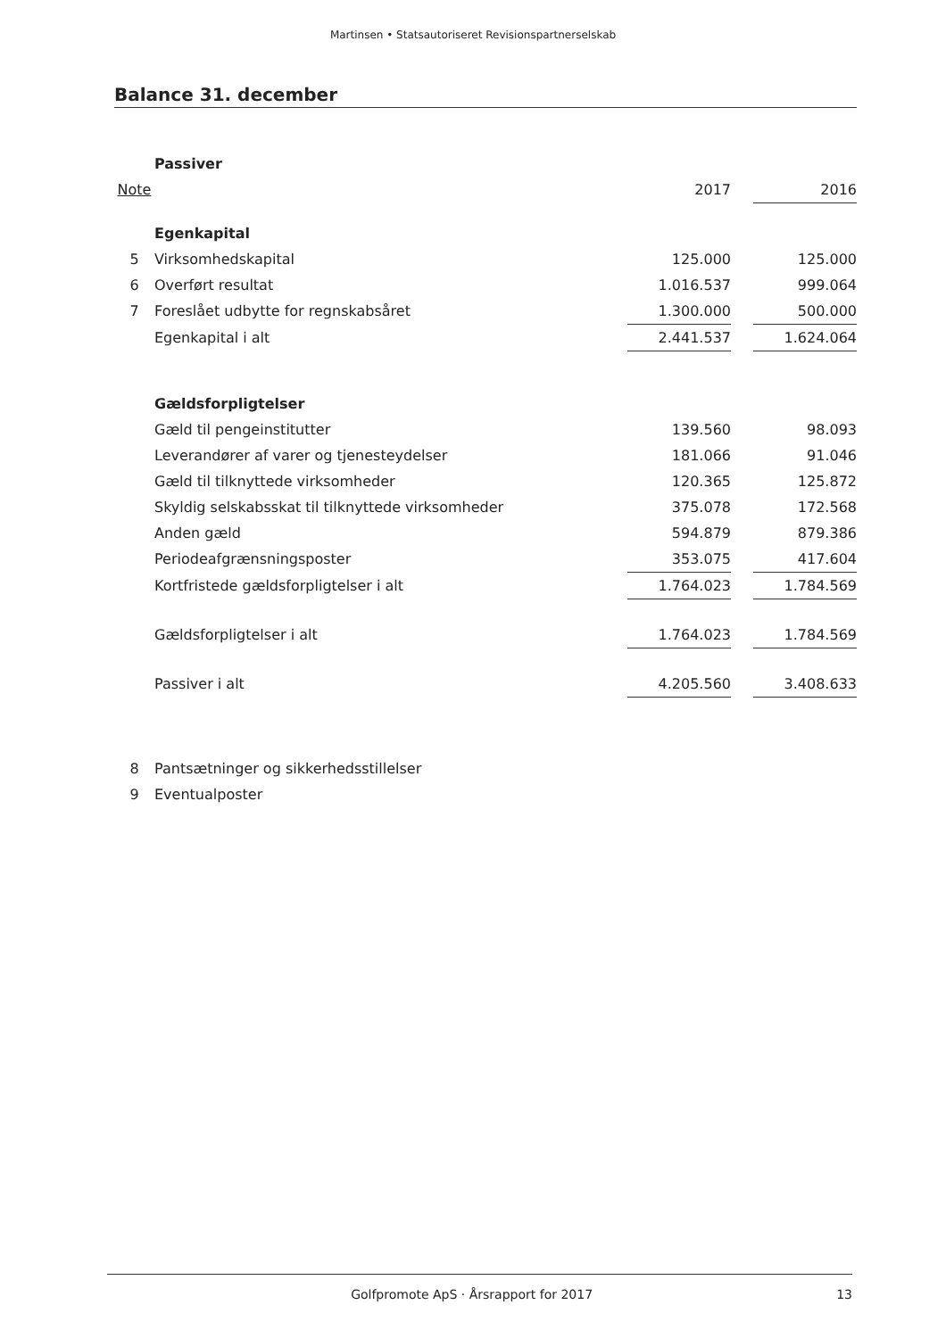Martinsen • Statsautoriseret Revisionspartnerselskab
Balance 31. december
| | Passiver | | | |
| Note | | 2017 | | 2016 |
| | Egenkapital | | | |
| 5 | Virksomhedskapital | 125.000 | | 125.000 |
| 6 | Overført resultat | 1.016.537 | | 999.064 |
| 7 | Foreslået udbytte for regnskabsåret | 1.300.000 | | 500.000 |
| | Egenkapital i alt | 2.441.537 | | 1.624.064 |
| | Gældsforpligtelser | | | |
| | Gæld til pengeinstitutter | 139.560 | | 98.093 |
| | Leverandører af varer og tjenesteydelser | 181.066 | | 91.046 |
| | Gæld til tilknyttede virksomheder | 120.365 | | 125.872 |
| | Skyldig selskabsskat til tilknyttede virksomheder | 375.078 | | 172.568 |
| | Anden gæld | 594.879 | | 879.386 |
| | Periodeafgrænsningsposter | 353.075 | | 417.604 |
| | Kortfristede gældsforpligtelser i alt | 1.764.023 | | 1.784.569 |
| | Gældsforpligtelser i alt | 1.764.023 | | 1.784.569 |
| | Passiver i alt | 4.205.560 | | 3.408.633 |
| 8 | Pantsætninger og sikkerhedsstillelser | | | |
| 9 | Eventualposter | | | |
Golfpromote ApS · Årsrapport for 2017 13